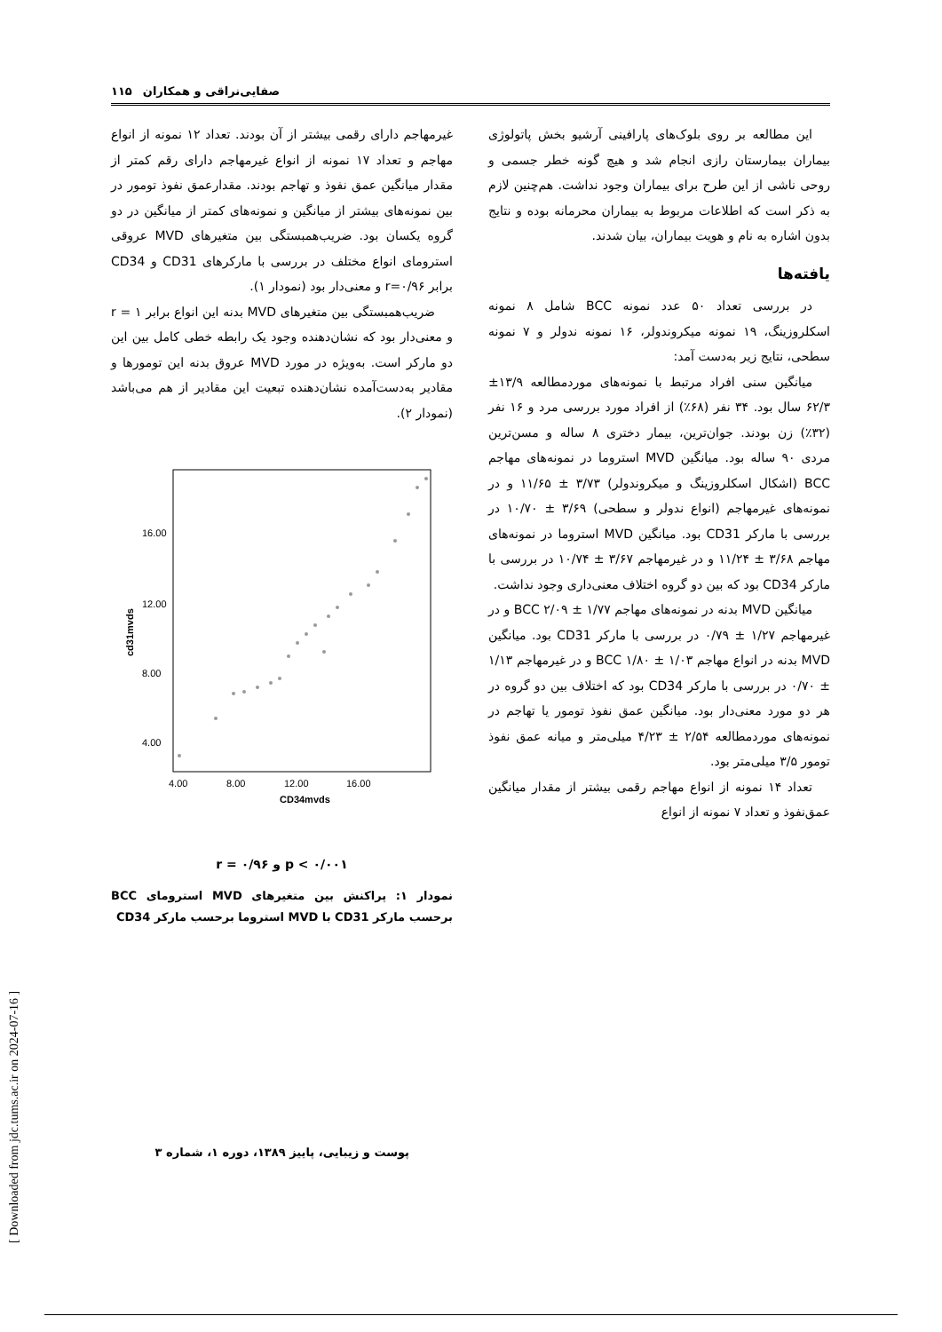[ Downloaded from jdc.tums.ac.ir on 2024-07-16 ]
۱۱۵ صفایی‌نراقی و همکاران
این مطالعه بر روی بلوک‌های پارافینی آرشیو بخش پاتولوژی بیماران بیمارستان رازی انجام شد و هیچ گونه خطر جسمی و روحی ناشی از این طرح برای بیماران وجود نداشت. هم‌چنین لازم به ذکر است که اطلاعات مربوط به بیماران محرمانه بوده و نتایج بدون اشاره به نام و هویت بیماران، بیان شدند.
یافته‌ها
در بررسی تعداد ۵۰ عدد نمونه BCC شامل ۸ نمونه اسکلروزینگ، ۱۹ نمونه میکروندولر، ۱۶ نمونه ندولر و ۷ نمونه سطحی، نتایج زیر به‌دست آمد:
میانگین سنی افراد مرتبط با نمونه‌های مورد‌مطالعه ۱۳/۹± ۶۲/۳ سال بود. ۳۴ نفر (۶۸٪) از افراد مورد بررسی مرد و ۱۶ نفر (۳۲٪) زن بودند. جوان‌ترین، بیمار دختری ۸ ساله و مسن‌ترین مردی ۹۰ ساله بود. میانگین MVD استروما در نمونه‌های مهاجم BCC (اشکال اسکلروزینگ و میکروندولر) ۳/۷۳ ± ۱۱/۶۵ و در نمونه‌های غیرمهاجم (انواع ندولر و سطحی) ۳/۶۹ ± ۱۰/۷۰ در بررسی با مارکر CD31 بود. میانگین MVD استروما در نمونه‌های مهاجم ۳/۶۸ ± ۱۱/۲۴ و در غیرمهاجم ۳/۶۷ ± ۱۰/۷۴ در بررسی با مارکر CD34 بود که بین دو گروه اختلاف معنی‌داری وجود نداشت.
میانگین MVD بدنه در نمونه‌های مهاجم BCC ۲/۰۹ ± ۱/۷۷ و در غیرمهاجم ۱/۲۷ ± ۰/۷۹ در بررسی با مارکر CD31 بود. میانگین MVD بدنه در انواع مهاجم BCC ۱/۸۰ ± ۱/۰۳ و در غیرمهاجم ۱/۱۳ ± ۰/۷۰ در بررسی با مارکر CD34 بود که اختلاف بین دو گروه در هر دو مورد معنی‌دار بود. میانگین عمق نفوذ تومور یا تهاجم در نمونه‌های مورد‌مطالعه ۲/۵۴ ± ۴/۲۳ میلی‌متر و میانه عمق نفوذ تومور ۳/۵ میلی‌متر بود.
تعداد ۱۴ نمونه از انواع مهاجم رقمی بیشتر از مقدار میانگین عمق‌نفوذ و تعداد ۷ نمونه از انواع
غیرمهاجم دارای رقمی بیشتر از آن بودند. تعداد ۱۲ نمونه از انواع مهاجم و تعداد ۱۷ نمونه از انواع غیرمهاجم دارای رقم کمتر از مقدار میانگین عمق نفوذ و تهاجم بودند. مقدارعمق نفوذ تومور در بین نمونه‌های بیشتر از میانگین و نمونه‌های کمتر از میانگین در دو گروه یکسان بود. ضریب‌همبستگی بین متغیرهای MVD عروقی استرومای انواع مختلف در بررسی با مارکرهای CD31 و CD34 برابر r=۰/۹۶ و معنی‌دار بود (نمودار ۱).
ضریب‌همبستگی بین متغیرهای MVD بدنه این انواع برابر r = ۱ و معنی‌دار بود که نشان‌دهنده وجود یک رابطه خطی کامل بین این دو مارکر است. به‌ویژه در مورد MVD عروق بدنه این تومورها و مقادیر به‌دست‌آمده نشان‌دهنده تبعیت این مقادیر از هم می‌باشد (نمودار ۲).
cd31mvds
16.00
12.00
8.00
4.00
4.00
8.00
12.00
16.00
CD34mvds
r = ۰/۹۶ و p < ۰/۰۰۱
نمودار ۱: پراکنش بین متغیرهای MVD استرومای BCC برحسب مارکر CD31 با MVD استروما برحسب مارکر CD34
پوست و زیبایی، پاییز ۱۳۸۹، دوره ۱، شماره ۳